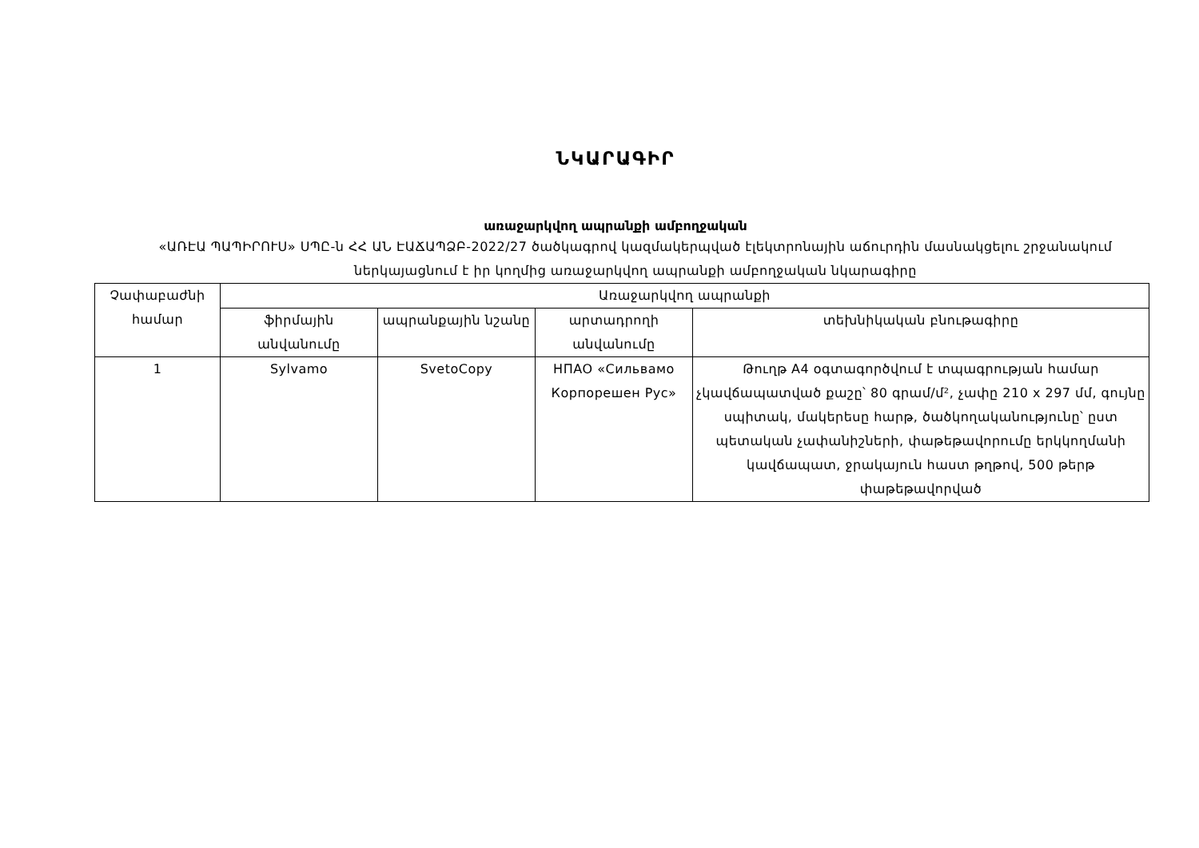ՆԿԱՐԱԳԻՐ
առաջարկվող ապրանքի ամբողջական
«ԱՌԷԱ ՊԱՊԻՐՈՒՍ» ՍՊԸ-ն ՀՀ ԱՆ ԷԱՃԱՊՁԲ-2022/27 ծածկագրով կազմակերպված էլեկտրոնային աճուրդին մասնակցելու շրջանակում ներկայացնում է իր կողմից առաջարկվող ապրանքի ամբողջական նկարագիրը
| Չափաբաժնի համար | Առաջարկվող ապրանքի | | | |
| --- | --- | --- | --- | --- |
| | ֆիրմային անվանումը | ապրանքային նշանը | արտադրողի անվանումը | տեխնիկական բնութագիրը |
| 1 | Sylvamo | SvetoCopy | НПАО «Сильвамо Корпорешен Рус» | Թուղթ A4 օգտագործվում է տպագրության համար չկավճապատված քաշը՝ 80 գրամ/մ², չափը 210 x 297 մմ, գույնը սպիտակ, մակերեսը հարթ, ծածկողականությունը՝ ըստ պետական չափանիշների, փաթեթավորումը երկկողմանի կավճապատ, ջրակայուն հաստ թղթով, 500 թերթ փաթեթավորված |